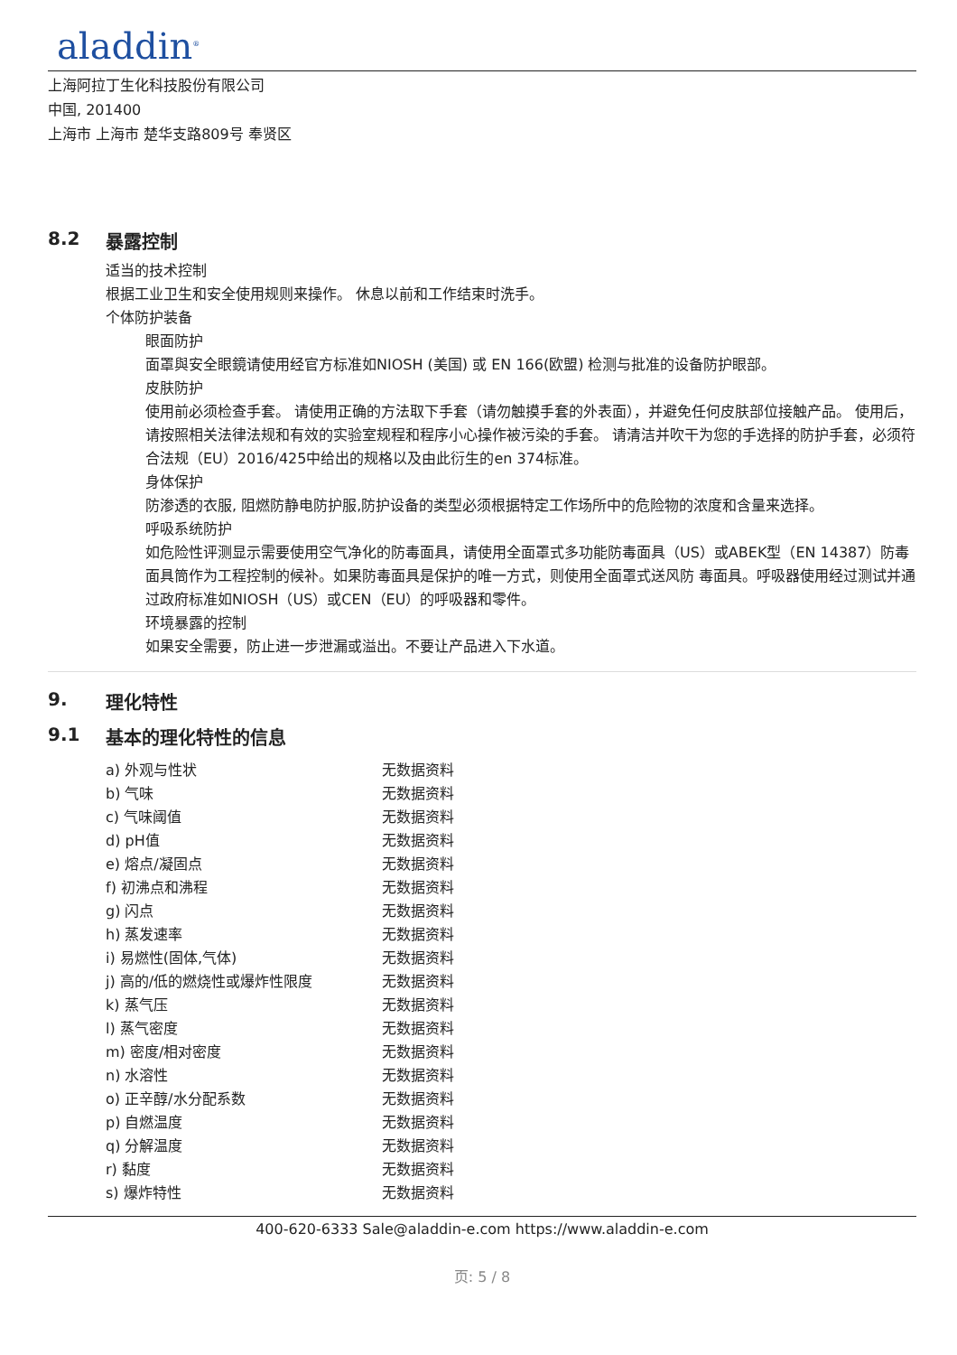aladdin<sup>®</sup>
上海阿拉丁生化科技股份有限公司
中国, 201400
上海市 上海市 楚华支路809号 奉贤区
8.2 暴露控制
适当的技术控制
根据工业卫生和安全使用规则来操作。 休息以前和工作结束时洗手。
个体防护装备
眼面防护
面罩與安全眼鏡请使用经官方标准如NIOSH (美国) 或 EN 166(欧盟) 检测与批准的设备防护眼部。
皮肤防护
使用前必须检查手套。 请使用正确的方法取下手套（请勿触摸手套的外表面），并避免任何皮肤部位接触产品。 使用后，请按照相关法律法规和有效的实验室规程和程序小心操作被污染的手套。 请清洁并吹干为您的手选择的防护手套，必须符合法规（EU）2016/425中给出的规格以及由此衍生的en 374标准。
身体保护
防渗透的衣服, 阻燃防静电防护服,防护设备的类型必须根据特定工作场所中的危险物的浓度和含量来选择。
呼吸系统防护
如危险性评测显示需要使用空气净化的防毒面具，请使用全面罩式多功能防毒面具（US）或ABEK型（EN 14387）防毒面具筒作为工程控制的候补。如果防毒面具是保护的唯一方式，则使用全面罩式送风防 毒面具。呼吸器使用经过测试并通过政府标准如NIOSH（US）或CEN（EU）的呼吸器和零件。
环境暴露的控制
如果安全需要，防止进一步泄漏或溢出。不要让产品进入下水道。
9. 理化特性
9.1 基本的理化特性的信息
| a) 外观与性状 | 无数据资料 |
| b) 气味 | 无数据资料 |
| c) 气味阈值 | 无数据资料 |
| d) pH值 | 无数据资料 |
| e) 熔点/凝固点 | 无数据资料 |
| f) 初沸点和沸程 | 无数据资料 |
| g) 闪点 | 无数据资料 |
| h) 蒸发速率 | 无数据资料 |
| i) 易燃性(固体,气体) | 无数据资料 |
| j) 高的/低的燃烧性或爆炸性限度 | 无数据资料 |
| k) 蒸气压 | 无数据资料 |
| l) 蒸气密度 | 无数据资料 |
| m) 密度/相对密度 | 无数据资料 |
| n) 水溶性 | 无数据资料 |
| o) 正辛醇/水分配系数 | 无数据资料 |
| p) 自燃温度 | 无数据资料 |
| q) 分解温度 | 无数据资料 |
| r) 黏度 | 无数据资料 |
| s) 爆炸特性 | 无数据资料 |
400-620-6333 Sale@aladdin-e.com https://www.aladdin-e.com
页: 5 / 8